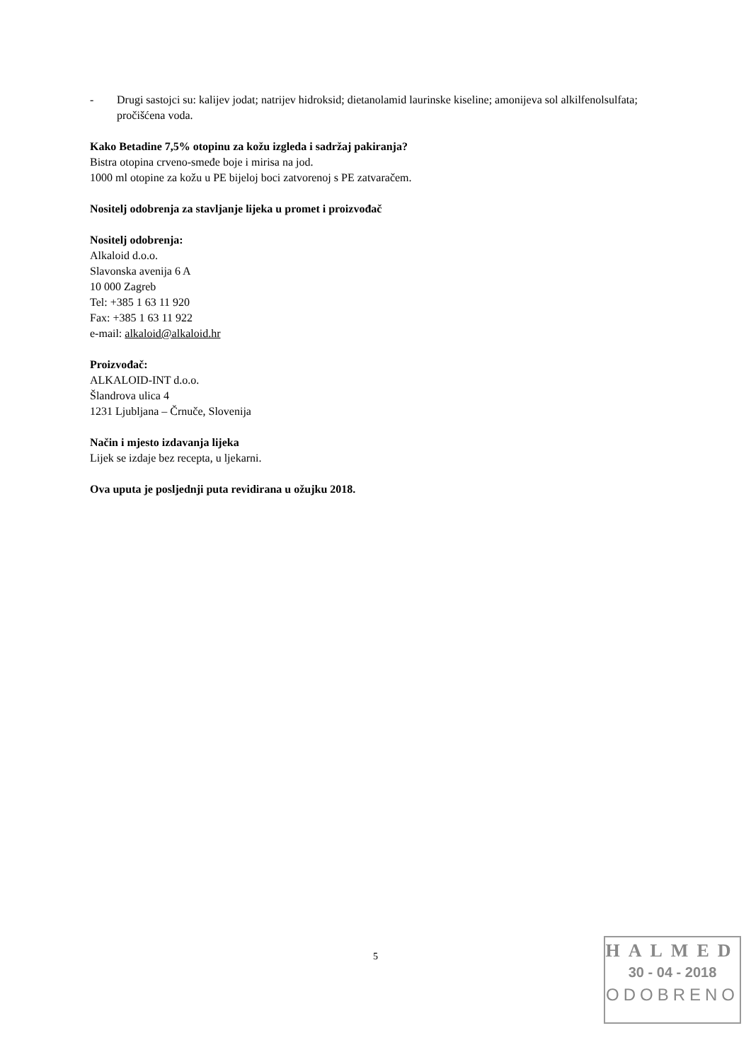- Drugi sastojci su: kalijev jodat; natrijev hidroksid; dietanolamid laurinske kiseline; amonijeva sol alkilfenolsulfata; pročišćena voda.
Kako Betadine 7,5% otopinu za kožu izgleda i sadržaj pakiranja?
Bistra otopina crveno-smeđe boje i mirisa na jod.
1000 ml otopine za kožu u PE bijeloj boci zatvorenoj s PE zatvaračem.
Nositelj odobrenja za stavljanje lijeka u promet i proizvođač
Nositelj odobrenja:
Alkaloid d.o.o.
Slavonska avenija 6 A
10 000 Zagreb
Tel: +385 1 63 11 920
Fax: +385 1 63 11 922
e-mail: alkaloid@alkaloid.hr
Proizvođač:
ALKALOID-INT d.o.o.
Šlandrova ulica 4
1231 Ljubljana – Črnuče, Slovenija
Način i mjesto izdavanja lijeka
Lijek se izdaje bez recepta, u ljekarni.
Ova uputa je posljednji puta revidirana u ožujku 2018.
5
HALMED
30 - 04 - 2018
ODOBRENO